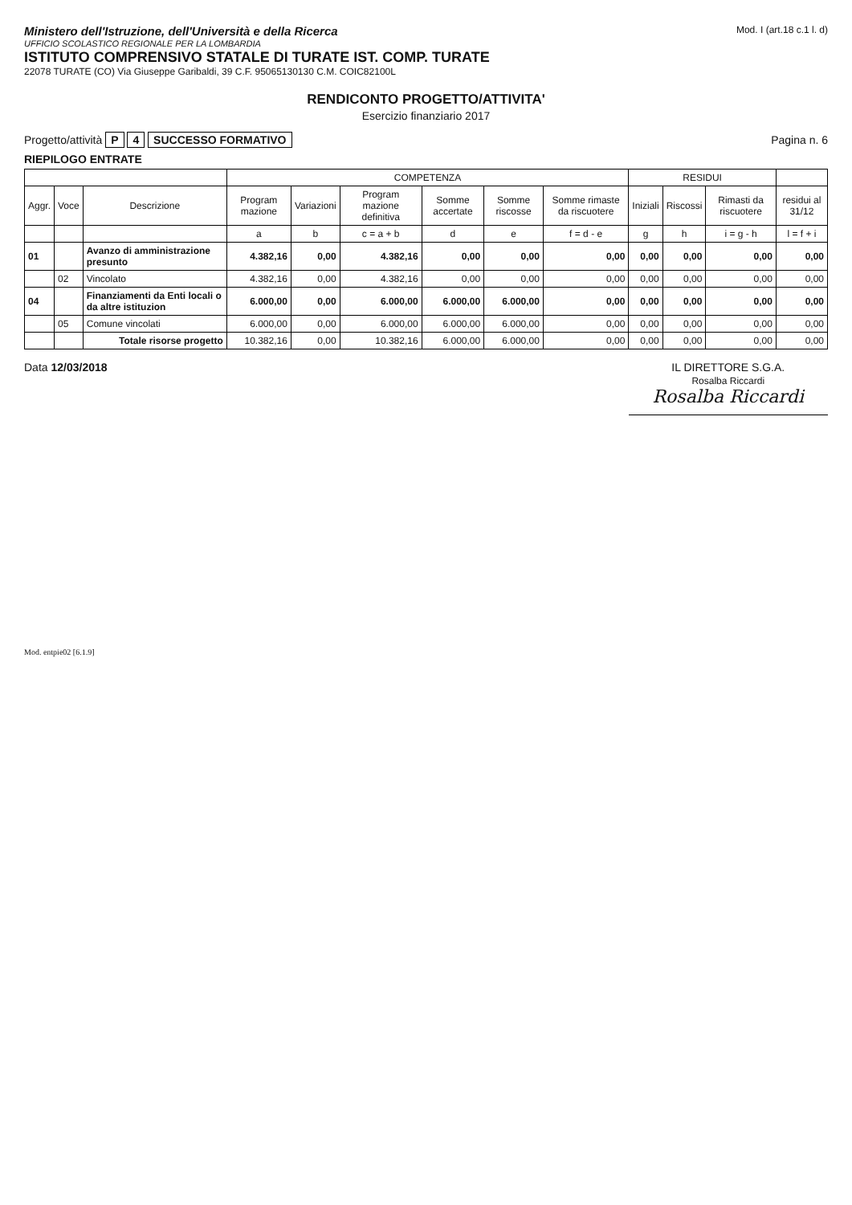Ministero dell'Istruzione, dell'Università e della Ricerca
UFFICIO SCOLASTICO REGIONALE PER LA LOMBARDIA
ISTITUTO COMPRENSIVO STATALE DI TURATE IST. COMP. TURATE
22078 TURATE (CO) Via Giuseppe Garibaldi, 39 C.F. 95065130130 C.M. COIC82100L
Mod. I (art.18 c.1 l. d)
RENDICONTO PROGETTO/ATTIVITA'
Esercizio finanziario 2017
Progetto/attività P 4 SUCCESSO FORMATIVO
Pagina n. 6
RIEPILOGO ENTRATE
| | | | COMPETENZA | | | | | | RESIDUI | | | |
| --- | --- | --- | --- | --- | --- | --- | --- | --- | --- | --- | --- | --- |
| Aggr. | Voce | Descrizione | Program mazione | Variazioni | Program mazione definitiva | Somme accertate | Somme riscosse | Somme rimaste da riscuotere | Iniziali | Riscossi | Rimasti da riscuotere | residui al 31/12 |
| | | | a | b | c = a + b | d | e | f = d - e | g | h | i = g - h | l = f + i |
| 01 | | Avanzo di amministrazione presunto | 4.382,16 | 0,00 | 4.382,16 | 0,00 | 0,00 | 0,00 | 0,00 | 0,00 | 0,00 | 0,00 |
| | 02 | Vincolato | 4.382,16 | 0,00 | 4.382,16 | 0,00 | 0,00 | 0,00 | 0,00 | 0,00 | 0,00 | 0,00 |
| 04 | | Finanziamenti da Enti locali o da altre istituzion | 6.000,00 | 0,00 | 6.000,00 | 6.000,00 | 6.000,00 | 0,00 | 0,00 | 0,00 | 0,00 | 0,00 |
| | 05 | Comune vincolati | 6.000,00 | 0,00 | 6.000,00 | 6.000,00 | 6.000,00 | 0,00 | 0,00 | 0,00 | 0,00 | 0,00 |
| | | Totale risorse progetto | 10.382,16 | 0,00 | 10.382,16 | 6.000,00 | 6.000,00 | 0,00 | 0,00 | 0,00 | 0,00 | 0,00 |
Data 12/03/2018 IL DIRETTORE S.G.A.
Rosalba Riccardi
Rosalba Riccardi
Mod. entpie02 [6.1.9]